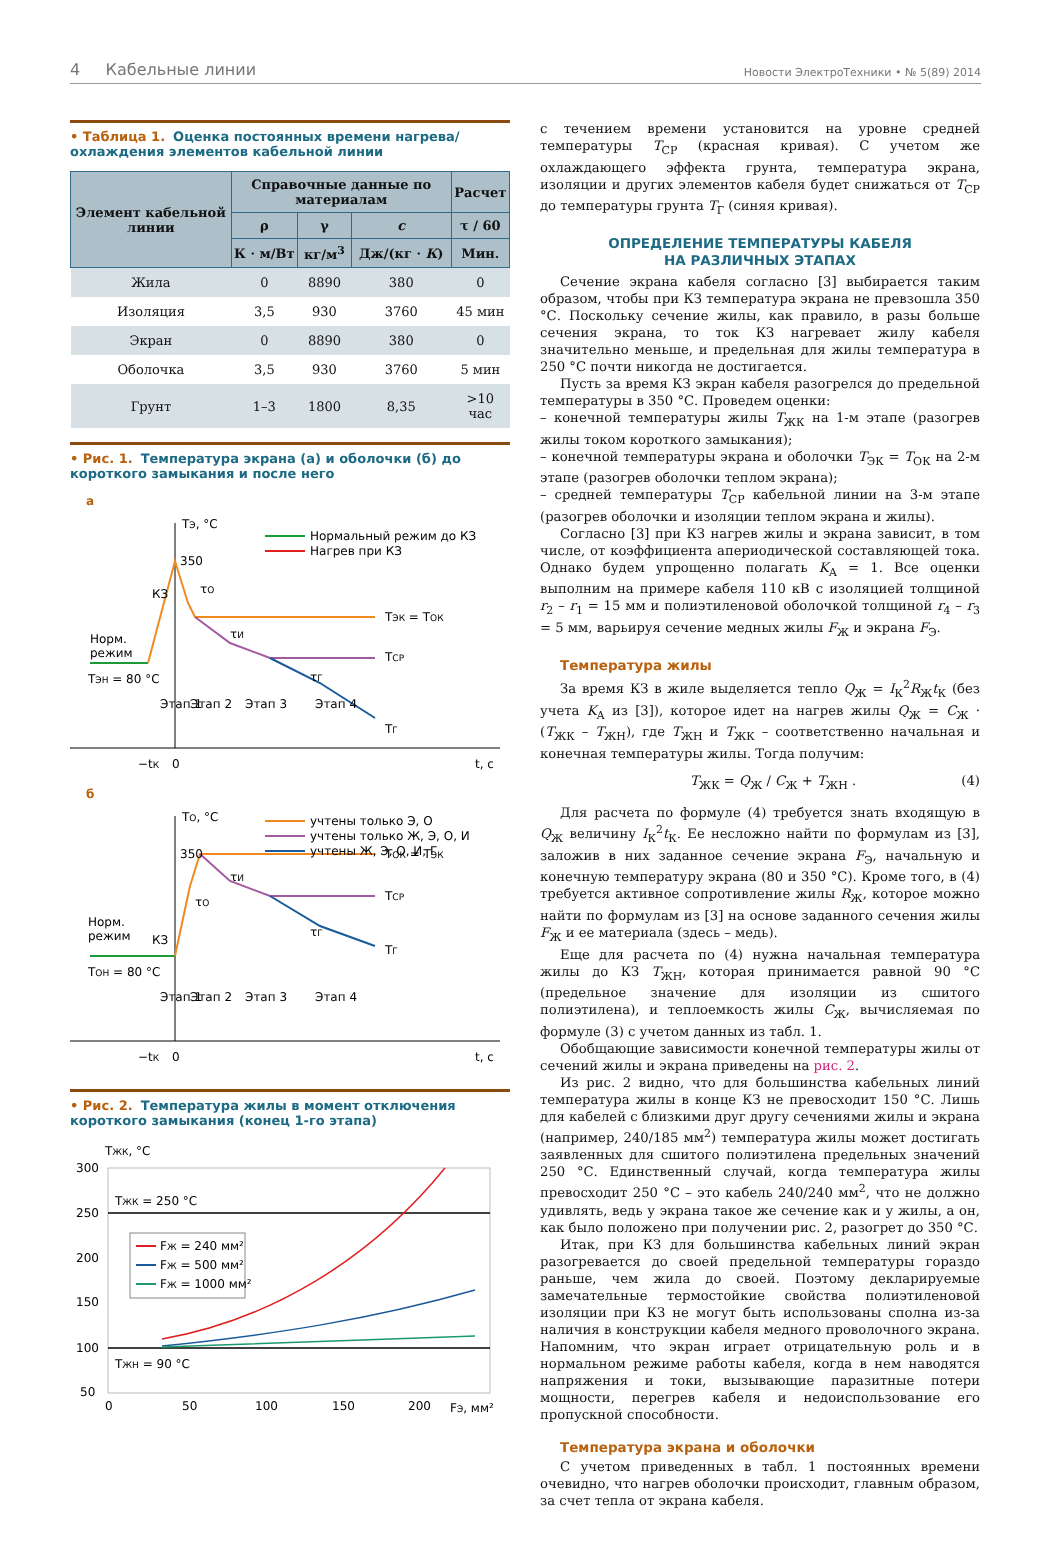4 Кабельные линии
Новости ЭлектроТехники • № 5(89) 2014
• Таблица 1. Оценка постоянных времени нагрева/охлаждения элементов кабельной линии
| Элемент кабельной линии | Справочные данные по материалам | | | Расчет |
| --- | --- | --- | --- | --- |
| | ρ | γ | c | τ / 60 |
| | К · м/Вт | кг/м<sup>3</sup> | Дж/(кг · К ) | Мин. |
| Жила | 0 | 8890 | 380 | 0 |
| Изоляция | 3,5 | 930 | 3760 | 45 мин |
| Экран | 0 | 8890 | 380 | 0 |
| Оболочка | 3,5 | 930 | 3760 | 5 мин |
| Грунт | 1–3 | 1800 | 8,35 | >10 час |
• Рис. 1. Температура экрана (а) и оболочки (б) до короткого замыкания и после него
а
TЭ, °C
350
Нормальный режим до КЗ
Нагрев при КЗ
TЭК = TОК
TСР
TГ
Норм.
режим
TЭН = 80 °C
КЗ
τО
τИ
τГ
Этап 1
Этап 2
Этап 3
Этап 4
−tК
0
t, c
б
TО, °C
350
учтены только Э, О
учтены только Ж, Э, О, И
учтены Ж, Э, О, И, Г
TОК = TЭК
TСР
TГ
Норм.
режим
КЗ
TОН = 80 °C
τО
τИ
τГ
Этап 1
Этап 2
Этап 3
Этап 4
−tК
0
t, c
• Рис. 2. Температура жилы в момент отключения короткого замыкания (конец 1-го этапа)
TЖК, °C
300
250
200
150
100
50
TЖК = 250 °C
TЖН = 90 °C
FЖ = 240 мм²
FЖ = 500 мм²
FЖ = 1000 мм²
0
50
100
150
200
FЭ, мм²
с течением времени установится на уровне средней температуры T<sub>СР</sub> (красная кривая). С учетом же охлаждающего эффекта грунта, температура экрана, изоляции и других элементов кабеля будет снижаться от T<sub>СР</sub> до температуры грунта T<sub>Г</sub> (синяя кривая).
ОПРЕДЕЛЕНИЕ ТЕМПЕРАТУРЫ КАБЕЛЯ
НА РАЗЛИЧНЫХ ЭТАПАХ
Сечение экрана кабеля согласно [3] выбирается таким образом, чтобы при КЗ температура экрана не превзошла 350 °С. Поскольку сечение жилы, как правило, в разы больше сечения экрана, то ток КЗ нагревает жилу кабеля значительно меньше, и предельная для жилы температура в 250 °С почти никогда не достигается.
Пусть за время КЗ экран кабеля разогрелся до предельной температуры в 350 °С. Проведем оценки:
– конечной температуры жилы T<sub>ЖК</sub> на 1-м этапе (разогрев жилы током короткого замыкания);
– конечной температуры экрана и оболочки T<sub>ЭК</sub> = T<sub>ОК</sub> на 2-м этапе (разогрев оболочки теплом экрана);
– средней температуры T<sub>СР</sub> кабельной линии на 3-м этапе (разогрев оболочки и изоляции теплом экрана и жилы).
Согласно [3] при КЗ нагрев жилы и экрана зависит, в том числе, от коэффициента апериодической составляющей тока. Однако будем упрощенно полагать K<sub>А</sub> = 1. Все оценки выполним на примере кабеля 110 кВ с изоляцией толщиной r<sub>2</sub> – r<sub>1</sub> = 15 мм и полиэтиленовой оболочкой толщиной r<sub>4</sub> – r<sub>3</sub> = 5 мм, варьируя сечение медных жилы F<sub>Ж</sub> и экрана F<sub>Э</sub>.
Температура жилы
За время КЗ в жиле выделяется тепло Q<sub>Ж</sub> = I<sub>К</sub><sup>2</sup>R<sub>Ж</sub>t<sub>К</sub> (без учета K<sub>А</sub> из [3]), которое идет на нагрев жилы Q<sub>Ж</sub> = C<sub>Ж</sub> · (T<sub>ЖК</sub> – T<sub>ЖН</sub>), где T<sub>ЖН</sub> и T<sub>ЖК</sub> – соответственно начальная и конечная температуры жилы. Тогда получим:
T<sub>ЖК</sub> = Q<sub>Ж</sub> / C<sub>Ж</sub> + T<sub>ЖН</sub> . (4)
Для расчета по формуле (4) требуется знать входящую в Q<sub>Ж</sub> величину I<sub>К</sub><sup>2</sup>t<sub>К</sub>. Ее несложно найти по формулам из [3], заложив в них заданное сечение экрана F<sub>Э</sub>, начальную и конечную температуру экрана (80 и 350 °С). Кроме того, в (4) требуется активное сопротивление жилы R<sub>Ж</sub>, которое можно найти по формулам из [3] на основе заданного сечения жилы F<sub>Ж</sub> и ее материала (здесь – медь).
Еще для расчета по (4) нужна начальная температура жилы до КЗ T<sub>ЖН</sub>, которая принимается равной 90 °С (предельное значение для изоляции из сшитого полиэтилена), и теплоемкость жилы C<sub>Ж</sub>, вычисляемая по формуле (3) с учетом данных из табл. 1.
Обобщающие зависимости конечной температуры жилы от сечений жилы и экрана приведены на рис. 2.
Из рис. 2 видно, что для большинства кабельных линий температура жилы в конце КЗ не превосходит 150 °С. Лишь для кабелей с близкими друг другу сечениями жилы и экрана (например, 240/185 мм<sup>2</sup>) температура жилы может достигать заявленных для сшитого полиэтилена предельных значений 250 °С. Единственный случай, когда температура жилы превосходит 250 °С – это кабель 240/240 мм<sup>2</sup>, что не должно удивлять, ведь у экрана такое же сечение как и у жилы, а он, как было положено при получении рис. 2, разогрет до 350 °С.
Итак, при КЗ для большинства кабельных линий экран разогревается до своей предельной температуры гораздо раньше, чем жила до своей. Поэтому декларируемые замечательные термостойкие свойства полиэтиленовой изоляции при КЗ не могут быть использованы сполна из-за наличия в конструкции кабеля медного проволочного экрана. Напомним, что экран играет отрицательную роль и в нормальном режиме работы кабеля, когда в нем наводятся напряжения и токи, вызывающие паразитные потери мощности, перегрев кабеля и недоиспользование его пропускной способности.
Температура экрана и оболочки
С учетом приведенных в табл. 1 постоянных времени очевидно, что нагрев оболочки происходит, главным образом, за счет тепла от экрана кабеля.